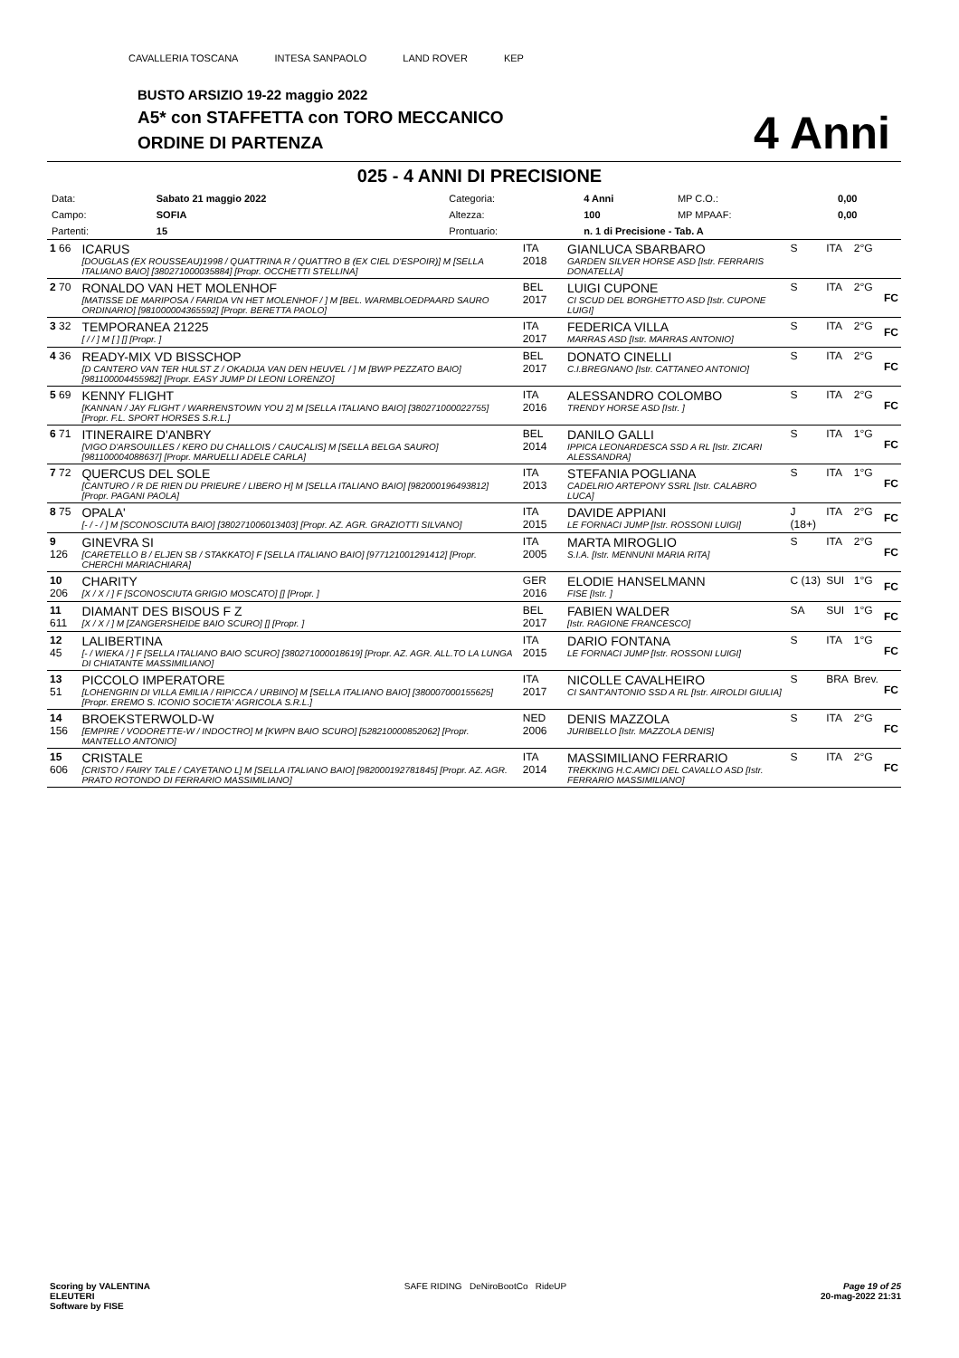CAVALLERIA TOSCANA INTESA SANPAOLO LAND ROVER KEP
BUSTO ARSIZIO 19-22 maggio 2022
A5* con STAFFETTA con TORO MECCANICO
ORDINE DI PARTENZA
4 Anni
025 - 4 ANNI DI PRECISIONE
| Data: | Sabato 21 maggio 2022 | Categoria: | 4 Anni | MP C.O.: | 0,00 |
| Campo: | SOFIA | Altezza: | 100 | MP MPAAF: | 0,00 |
| Partenti: | 15 | Prontuario: | n. 1 di Precisione - Tab. A | | |
| 1 66 | ICARUS [DOUGLAS (EX ROUSSEAU)1998 / QUATTRINA R / QUATTRO B (EX CIEL D'ESPOIR)] M [SELLA ITALIANO BAIO] [380271000035884] [Propr. OCCHETTI STELLINA] | ITA 2018 | GIANLUCA SBARBARO GARDEN SILVER HORSE ASD [Istr. FERRARIS DONATELLA] | S | ITA | 2°G | |
| 2 70 | RONALDO VAN HET MOLENHOF [MATISSE DE MARIPOSA / FARIDA VN HET MOLENHOF / ] M [BEL. WARMBLOEDPAARD SAURO ORDINARIO] [981000004365592] [Propr. BERETTA PAOLO] | BEL 2017 | LUIGI CUPONE CI SCUD DEL BORGHETTO ASD [Istr. CUPONE LUIGI] | S | ITA | 2°G | FC |
| 3 32 | TEMPORANEA 21225 [ / / ] M [ ] [] [Propr. ] | ITA 2017 | FEDERICA VILLA MARRAS ASD [Istr. MARRAS ANTONIO] | S | ITA | 2°G | FC |
| 4 36 | READY-MIX VD BISSCHOP [D CANTERO VAN TER HULST Z / OKADIJA VAN DEN HEUVEL / ] M [BWP PEZZATO BAIO] [981100004455982] [Propr. EASY JUMP DI LEONI LORENZO] | BEL 2017 | DONATO CINELLI C.I.BREGNANO [Istr. CATTANEO ANTONIO] | S | ITA | 2°G | FC |
| 5 69 | KENNY FLIGHT [KANNAN / JAY FLIGHT / WARRENSTOWN YOU 2] M [SELLA ITALIANO BAIO] [380271000022755] [Propr. F.L. SPORT HORSES S.R.L.] | ITA 2016 | ALESSANDRO COLOMBO TRENDY HORSE ASD [Istr. ] | S | ITA | 2°G | FC |
| 6 71 | ITINERAIRE D'ANBRY [VIGO D'ARSOUILLES / KERO DU CHALLOIS / CAUCALIS] M [SELLA BELGA SAURO] [981100004088637] [Propr. MARUELLI ADELE CARLA] | BEL 2014 | DANILO GALLI IPPICA LEONARDESCA SSD A RL [Istr. ZICARI ALESSANDRA] | S | ITA | 1°G | FC |
| 7 72 | QUERCUS DEL SOLE [CANTURO / R DE RIEN DU PRIEURE / LIBERO H] M [SELLA ITALIANO BAIO] [982000196493812] [Propr. PAGANI PAOLA] | ITA 2013 | STEFANIA POGLIANA CADELRIO ARTEPONY SSRL [Istr. CALABRO LUCA] | S | ITA | 1°G | FC |
| 8 75 | OPALA' [- / - / ] M [SCONOSCIUTA BAIO] [380271006013403] [Propr. AZ. AGR. GRAZIOTTI SILVANO] | ITA 2015 | DAVIDE APPIANI LE FORNACI JUMP [Istr. ROSSONI LUIGI] | J (18+) | ITA | 2°G | FC |
| 9 126 | GINEVRA SI [CARETELLO B / ELJEN SB / STAKKATO] F [SELLA ITALIANO BAIO] [977121001291412] [Propr. CHERCHI MARIACHIARA] | ITA 2005 | MARTA MIROGLIO S.I.A. [Istr. MENNUNI MARIA RITA] | S | ITA | 2°G | FC |
| 10 206 | CHARITY [X / X / ] F [SCONOSCIUTA GRIGIO MOSCATO] [] [Propr. ] | GER 2016 | ELODIE HANSELMANN FISE [Istr. ] | C (13) | SUI | 1°G | FC |
| 11 611 | DIAMANT DES BISOUS F Z [X / X / ] M [ZANGERSHEIDE BAIO SCURO] [] [Propr. ] | BEL 2017 | FABIEN WALDER [Istr. RAGIONE FRANCESCO] | SA | SUI | 1°G | FC |
| 12 45 | LALIBERTINA [- / WIEKA / ] F [SELLA ITALIANO BAIO SCURO] [380271000018619] [Propr. AZ. AGR. ALL.TO LA LUNGA DI CHIATANTE MASSIMILIANO] | ITA 2015 | DARIO FONTANA LE FORNACI JUMP [Istr. ROSSONI LUIGI] | S | ITA | 1°G | FC |
| 13 51 | PICCOLO IMPERATORE [LOHENGRIN DI VILLA EMILIA / RIPICCA / URBINO] M [SELLA ITALIANO BAIO] [380007000155625] [Propr. EREMO S. ICONIO SOCIETA' AGRICOLA S.R.L.] | ITA 2017 | NICOLLE CAVALHEIRO CI SANT'ANTONIO SSD A RL [Istr. AIROLDI GIULIA] | S | BRA | Brev. | FC |
| 14 156 | BROEKSTERWOLD-W [EMPIRE / VODORETTE-W / INDOCTRO] M [KWPN BAIO SCURO] [528210000852062] [Propr. MANTELLO ANTONIO] | NED 2006 | DENIS MAZZOLA JURIBELLO [Istr. MAZZOLA DENIS] | S | ITA | 2°G | FC |
| 15 606 | CRISTALE [CRISTO / FAIRY TALE / CAYETANO L] M [SELLA ITALIANO BAIO] [982000192781845] [Propr. AZ. AGR. PRATO ROTONDO DI FERRARIO MASSIMILIANO] | ITA 2014 | MASSIMILIANO FERRARIO TREKKING H.C.AMICI DEL CAVALLO ASD [Istr. FERRARIO MASSIMILIANO] | S | ITA | 2°G | FC |
Scoring by VALENTINA
ELEUTERI
Software by FISE
SAFE RIDING DeNiroBootCo RideUP
Page 19 of 25
20-mag-2022 21:31